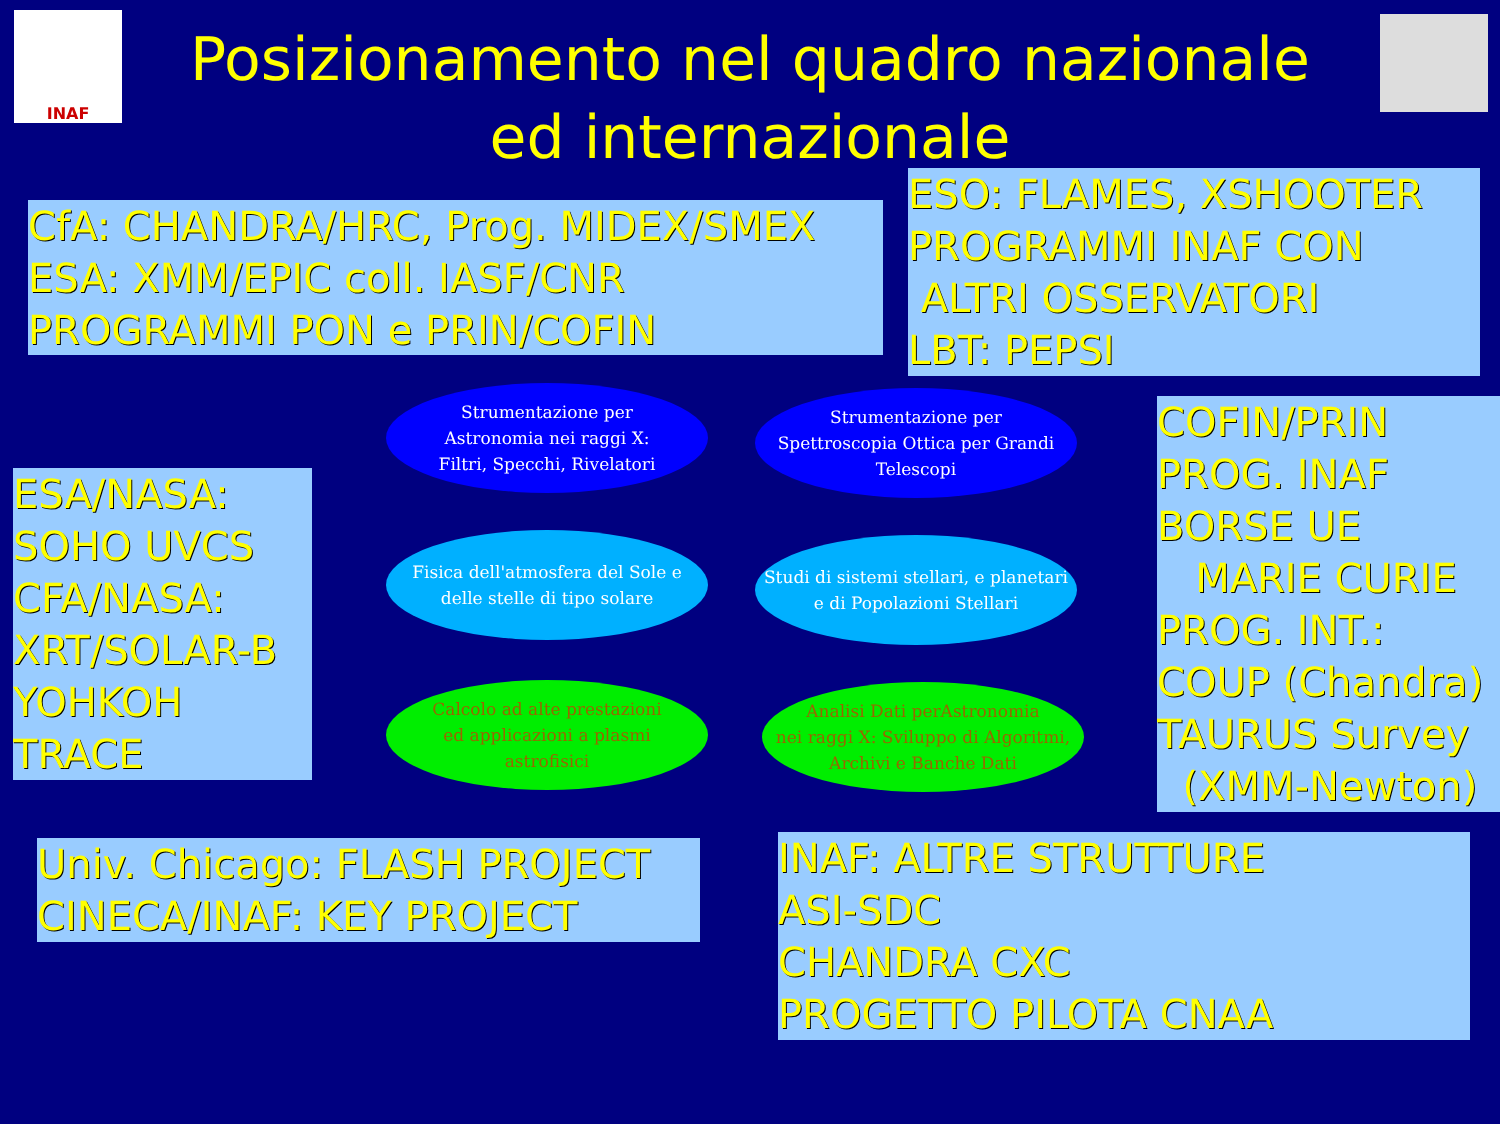INAF
Posizionamento nel quadro nazionale
ed internazionale
CfA: CHANDRA/HRC, Prog. MIDEX/SMEX
ESA: XMM/EPIC coll. IASF/CNR
PROGRAMMI PON e PRIN/COFIN
ESO: FLAMES, XSHOOTER
PROGRAMMI INAF CON
ALTRI OSSERVATORI
LBT: PEPSI
ESA/NASA:
SOHO UVCS
CFA/NASA:
XRT/SOLAR-B
YOHKOH
TRACE
COFIN/PRIN
PROG. INAF
BORSE UE
MARIE CURIE
PROG. INT.:
COUP (Chandra)
TAURUS Survey
(XMM-Newton)
Univ. Chicago: FLASH PROJECT
CINECA/INAF: KEY PROJECT
INAF: ALTRE STRUTTURE
ASI-SDC
CHANDRA CXC
PROGETTO PILOTA CNAA
Strumentazione per
Astronomia nei raggi X:
Filtri, Specchi, Rivelatori
Strumentazione per
Spettroscopia Ottica per Grandi
Telescopi
Fisica dell'atmosfera del Sole e
delle stelle di tipo solare
Studi di sistemi stellari, e planetari
e di Popolazioni Stellari
Calcolo ad alte prestazioni
ed applicazioni a plasmi
astrofisici
Analisi Dati perAstronomia
nei raggi X: Sviluppo di Algoritmi,
Archivi e Banche Dati